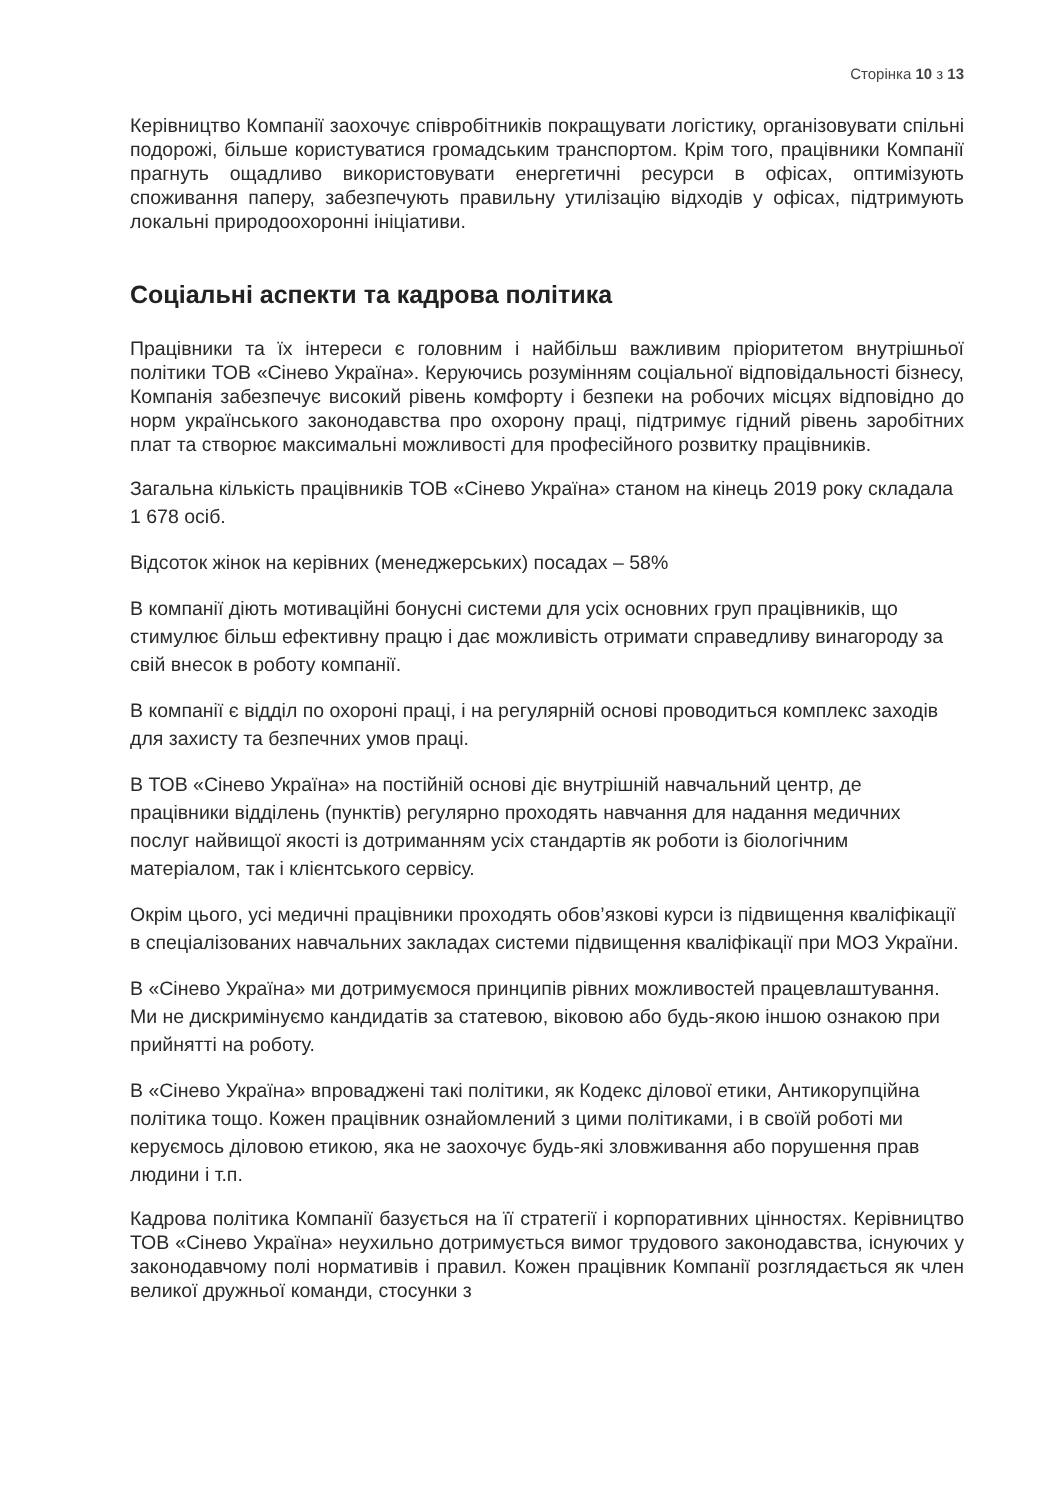Сторінка 10 з 13
Керівництво Компанії заохочує співробітників покращувати логістику, організовувати спільні подорожі, більше користуватися громадським транспортом. Крім того, працівники Компанії прагнуть ощадливо використовувати енергетичні ресурси в офісах, оптимізують споживання паперу, забезпечують правильну утилізацію відходів у офісах, підтримують локальні природоохоронні ініціативи.
Соціальні аспекти та кадрова політика
Працівники та їх інтереси є головним і найбільш важливим пріоритетом внутрішньої політики ТОВ «Сінево Україна». Керуючись розумінням соціальної відповідальності бізнесу, Компанія забезпечує високий рівень комфорту і безпеки на робочих місцях відповідно до норм українського законодавства про охорону праці, підтримує гідний рівень заробітних плат та створює максимальні можливості для професійного розвитку працівників.
Загальна кількість працівників ТОВ «Сінево Україна» станом на кінець 2019 року складала 1 678 осіб.
Відсоток жінок на керівних (менеджерських) посадах – 58%
В компанії діють мотиваційні бонусні системи для усіх основних груп працівників, що стимулює більш ефективну працю і дає можливість отримати справедливу винагороду за свій внесок в роботу компанії.
В компанії є відділ по охороні праці, і на регулярній основі проводиться комплекс заходів для захисту та безпечних умов праці.
В ТОВ «Сінево Україна» на постійній основі діє внутрішній навчальний центр, де працівники відділень (пунктів) регулярно проходять навчання для надання медичних послуг найвищої якості із дотриманням усіх стандартів як роботи із біологічним матеріалом, так і клієнтського сервісу.
Окрім цього, усі медичні працівники проходять обов’язкові курси із підвищення кваліфікації в спеціалізованих навчальних закладах системи підвищення кваліфікації при МОЗ України.
В «Сінево Україна» ми дотримуємося принципів рівних можливостей працевлаштування. Ми не дискримінуємо кандидатів за статевою, віковою або будь-якою іншою ознакою при прийнятті на роботу.
В «Сінево Україна» впроваджені такі політики, як Кодекс ділової етики, Антикорупційна політика тощо. Кожен працівник ознайомлений з цими політиками, і в своїй роботі ми керуємось діловою етикою, яка не заохочує будь-які зловживання або порушення прав людини і т.п.
Кадрова політика Компанії базується на її стратегії і корпоративних цінностях. Керівництво ТОВ «Сінево Україна» неухильно дотримується вимог трудового законодавства, існуючих у законодавчому полі нормативів і правил. Кожен працівник Компанії розглядається як член великої дружньої команди, стосунки з